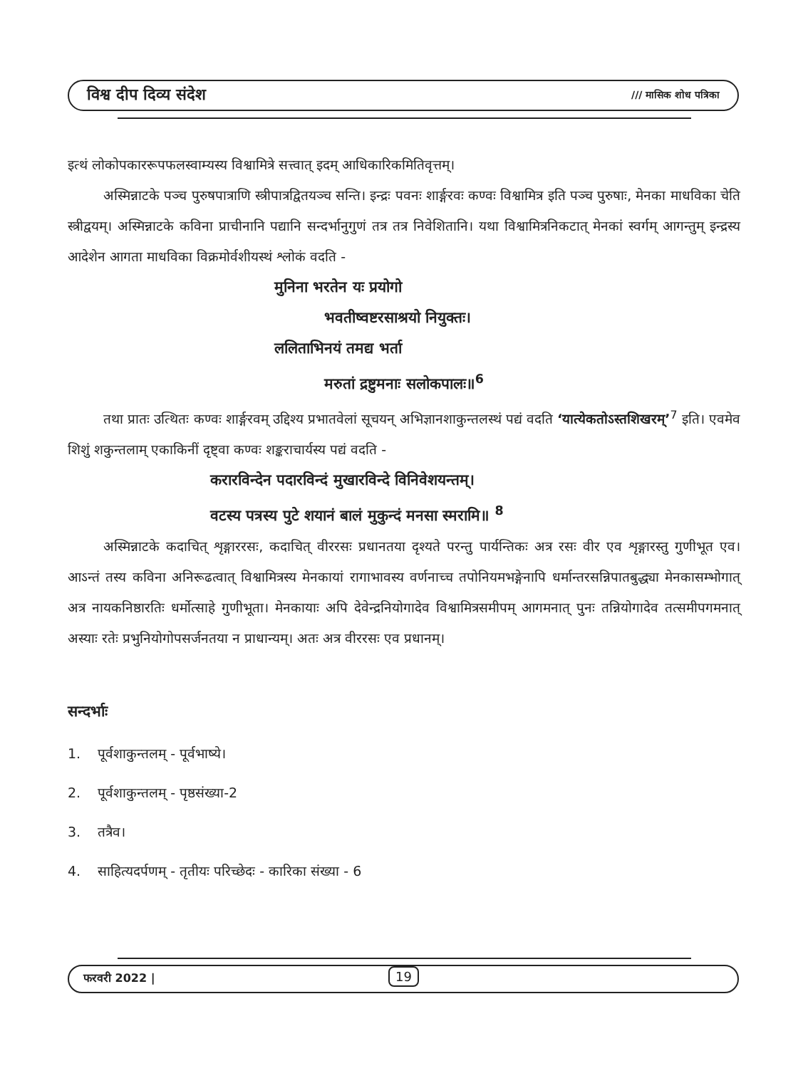विश्व दीप दिव्य संदेश /// मासिक शोध पत्रिका
इत्थं लोकोपकाररूपफलस्वाम्यस्य विश्वामित्रे सत्त्वात् इदम् आधिकारिकमितिवृत्तम्।
अस्मिन्नाटके पञ्च पुरुषपात्राणि स्त्रीपात्रद्वितयञ्च सन्ति। इन्द्रः पवनः शार्ङ्गरवः कण्वः विश्वामित्र इति पञ्च पुरुषाः, मेनका माधविका चेति स्त्रीद्वयम्। अस्मिन्नाटके कविना प्राचीनानि पद्यानि सन्दर्भानुगुणं तत्र तत्र निवेशितानि। यथा विश्वामित्रनिकटात् मेनकां स्वर्गम् आगन्तुम् इन्द्रस्य आदेशेन आगता माधविका विक्रमोर्वशीयस्थं श्लोकं वदति -
मुनिना भरतेन यः प्रयोगो
भवतीष्वष्टरसाश्रयो नियुक्तः।
ललिताभिनयं तमद्य भर्ता
मरुतां द्रष्टुमनाः सलोकपालः॥<sup>6</sup>
तथा प्रातः उत्थितः कण्वः शार्ङ्गरवम् उद्दिश्य प्रभातवेलां सूचयन् अभिज्ञानशाकुन्तलस्थं पद्यं वदति ‘यात्येकतोऽस्तशिखरम्’<sup>7</sup> इति। एवमेव शिशुं शकुन्तलाम् एकाकिनीं दृष्ट्वा कण्वः शङ्कराचार्यस्य पद्यं वदति -
करारविन्देन पदारविन्दं मुखारविन्दे विनिवेशयन्तम्।
वटस्य पत्रस्य पुटे शयानं बालं मुकुन्दं मनसा स्मरामि॥ <sup>8</sup>
अस्मिन्नाटके कदाचित् शृङ्गाररसः, कदाचित् वीररसः प्रधानतया दृश्यते परन्तु पार्यन्तिकः अत्र रसः वीर एव शृङ्गारस्तु गुणीभूत एव। आऽन्तं तस्य कविना अनिरूढत्वात् विश्वामित्रस्य मेनकायां रागाभावस्य वर्णनाच्च तपोनियमभङ्गेनापि धर्मान्तरसन्निपातबुद्ध्या मेनकासम्भोगात् अत्र नायकनिष्ठारतिः धर्मोत्साहे गुणीभूता। मेनकायाः अपि देवेन्द्रनियोगादेव विश्वामित्रसमीपम् आगमनात् पुनः तन्नियोगादेव तत्समीपगमनात् अस्याः रतेः प्रभुनियोगोपसर्जनतया न प्राधान्यम्। अतः अत्र वीररसः एव प्रधानम्।
सन्दर्भाः
1. पूर्वशाकुन्तलम् - पूर्वभाष्ये।
2. पूर्वशाकुन्तलम् - पृष्ठसंख्या-2
3. तत्रैव।
4. साहित्यदर्पणम् - तृतीयः परिच्छेदः - कारिका संख्या - 6
फरवरी 2022 | 19